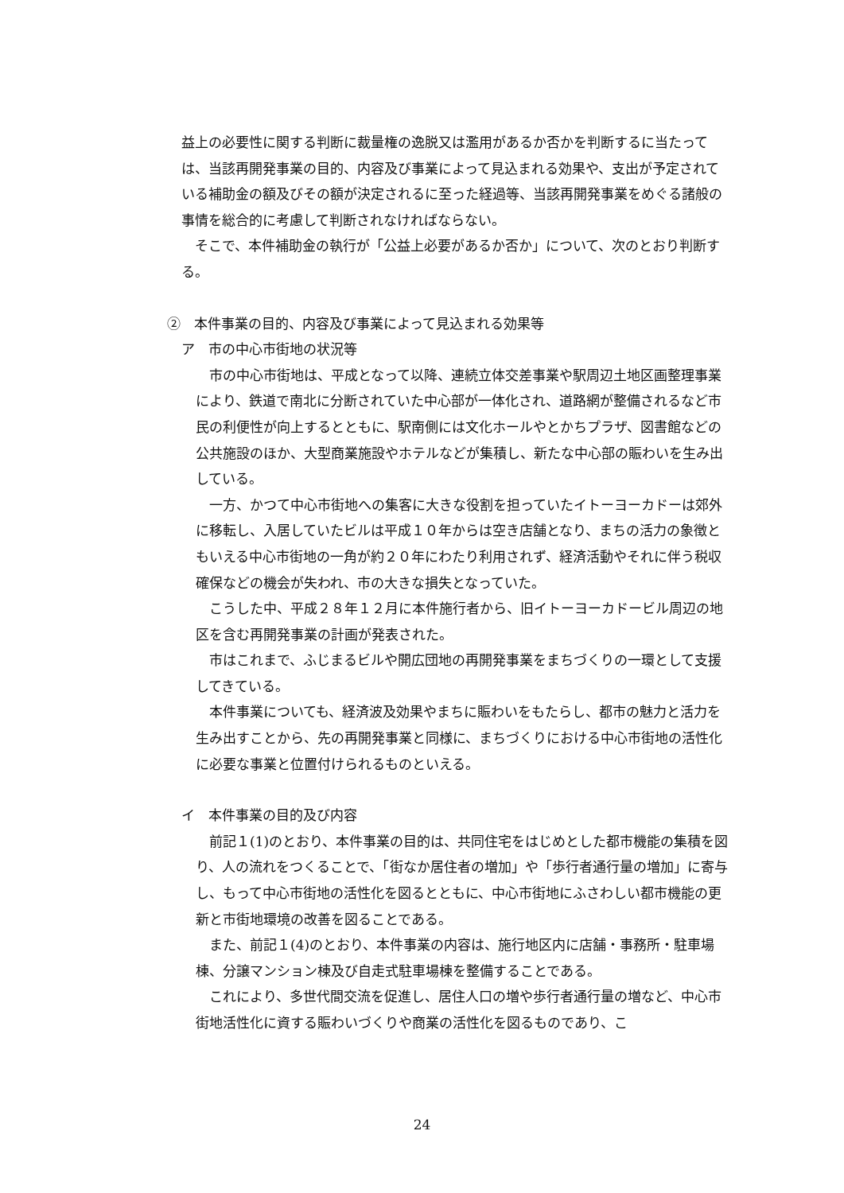益上の必要性に関する判断に裁量権の逸脱又は濫用があるか否かを判断するに当たっては、当該再開発事業の目的、内容及び事業によって見込まれる効果や、支出が予定されている補助金の額及びその額が決定されるに至った経過等、当該再開発事業をめぐる諸般の事情を総合的に考慮して判断されなければならない。
そこで、本件補助金の執行が「公益上必要があるか否か」について、次のとおり判断する。
②　本件事業の目的、内容及び事業によって見込まれる効果等
ア　市の中心市街地の状況等
市の中心市街地は、平成となって以降、連続立体交差事業や駅周辺土地区画整理事業により、鉄道で南北に分断されていた中心部が一体化され、道路網が整備されるなど市民の利便性が向上するとともに、駅南側には文化ホールやとかちプラザ、図書館などの公共施設のほか、大型商業施設やホテルなどが集積し、新たな中心部の賑わいを生み出している。
一方、かつて中心市街地への集客に大きな役割を担っていたイトーヨーカドーは郊外に移転し、入居していたビルは平成１０年からは空き店舗となり、まちの活力の象徴ともいえる中心市街地の一角が約２０年にわたり利用されず、経済活動やそれに伴う税収確保などの機会が失われ、市の大きな損失となっていた。
こうした中、平成２８年１２月に本件施行者から、旧イトーヨーカドービル周辺の地区を含む再開発事業の計画が発表された。
市はこれまで、ふじまるビルや開広団地の再開発事業をまちづくりの一環として支援してきている。
本件事業についても、経済波及効果やまちに賑わいをもたらし、都市の魅力と活力を生み出すことから、先の再開発事業と同様に、まちづくりにおける中心市街地の活性化に必要な事業と位置付けられるものといえる。
イ　本件事業の目的及び内容
前記１(1)のとおり、本件事業の目的は、共同住宅をはじめとした都市機能の集積を図り、人の流れをつくることで、「街なか居住者の増加」や「歩行者通行量の増加」に寄与し、もって中心市街地の活性化を図るとともに、中心市街地にふさわしい都市機能の更新と市街地環境の改善を図ることである。
また、前記１(4)のとおり、本件事業の内容は、施行地区内に店舗・事務所・駐車場棟、分譲マンション棟及び自走式駐車場棟を整備することである。
これにより、多世代間交流を促進し、居住人口の増や歩行者通行量の増など、中心市街地活性化に資する賑わいづくりや商業の活性化を図るものであり、こ
24